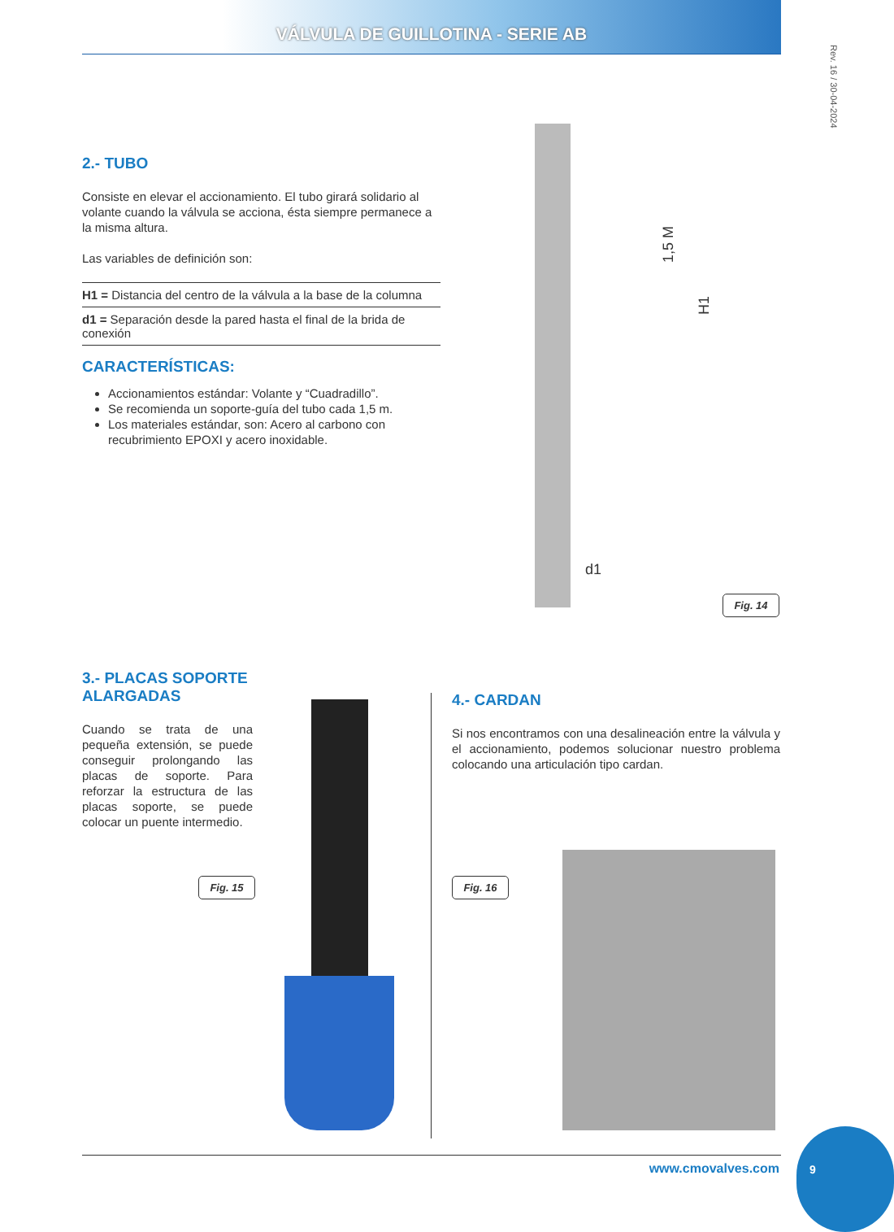VÁLVULA DE GUILLOTINA - SERIE AB
Rev. 16 / 30-04-2024
2.- TUBO
Consiste en elevar el accionamiento. El tubo girará solidario al volante cuando la válvula se acciona, ésta siempre permanece a la misma altura.
Las variables de definición son:
H1 = Distancia del centro de la válvula a la base de la columna
d1 = Separación desde la pared hasta el final de la brida de conexión
CARACTERÍSTICAS:
Accionamientos estándar: Volante y “Cuadradillo”.
Se recomienda un soporte-guía del tubo cada 1,5 m.
Los materiales estándar, son: Acero al carbono con recubrimiento EPOXI y acero inoxidable.
1,5 M
H1
d1
Fig. 14
3.- PLACAS SOPORTE ALARGADAS
Cuando se trata de una pequeña extensión, se puede conseguir prolongando las placas de soporte. Para reforzar la estructura de las placas soporte, se puede colocar un puente intermedio.
Fig. 15
4.- CARDAN
Si nos encontramos con una desalineación entre la válvula y el accionamiento, podemos solucionar nuestro problema colocando una articulación tipo cardan.
Fig. 16
www.cmovalves.com
9